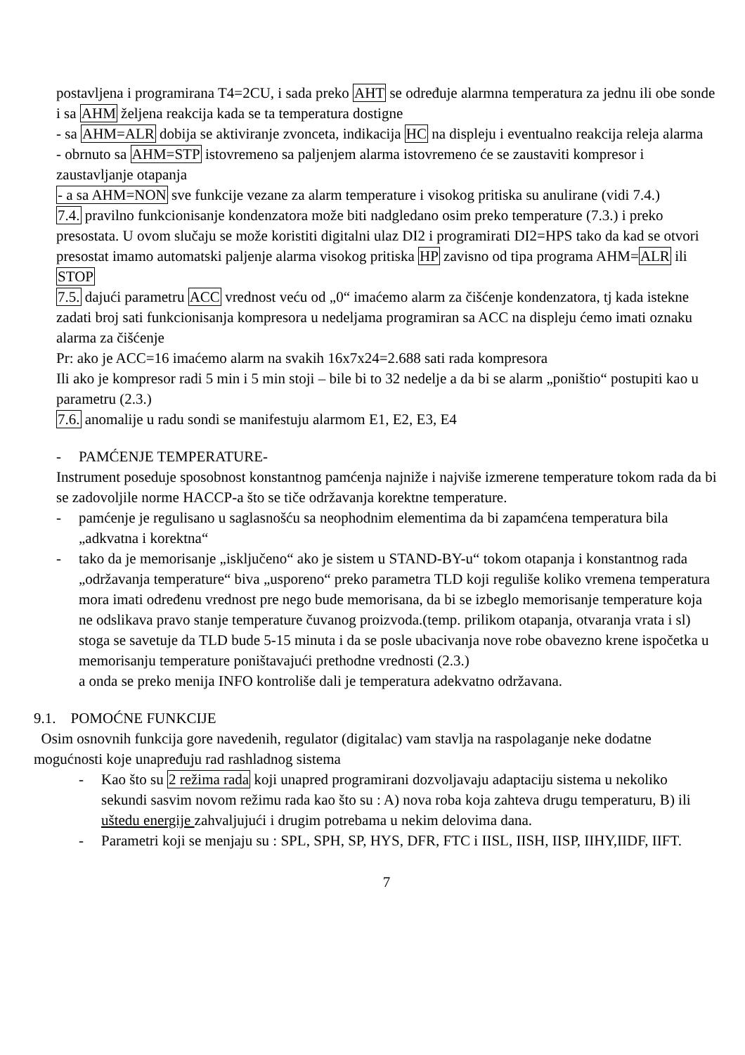postavljena i programirana T4=2CU, i sada preko AHT se određuje alarmna temperatura za jednu ili obe sonde i sa AHM željena reakcija kada se ta temperatura dostigne
- sa AHM=ALR dobija se aktiviranje zvonceta, indikacija HC na displeju i eventualno reakcija releja alarma
- obrnuto sa AHM=STP istovremeno sa paljenjem alarma istovremeno će se zaustaviti kompresor i zaustavljanje otapanja
- a sa AHM=NON sve funkcije vezane za alarm temperature i visokog pritiska su anulirane (vidi 7.4.)
7.4. pravilno funkcionisanje kondenzatora može biti nadgledano osim preko temperature (7.3.) i preko presostata. U ovom slučaju se može koristiti digitalni ulaz DI2 i programirati DI2=HPS tako da kad se otvori presostat imamo automatski paljenje alarma visokog pritiska HP zavisno od tipa programa AHM=ALR ili STOP
7.5. dajući parametru ACC vrednost veću od „0“ imaćemo alarm za čišćenje kondenzatora, tj kada istekne zadati broj sati funkcionisanja kompresora u nedeljama programiran sa ACC na displeju ćemo imati oznaku alarma za čišćenje
Pr: ako je ACC=16 imaćemo alarm na svakih 16x7x24=2.688 sati rada kompresora
Ili ako je kompresor radi 5 min i 5 min stoji – bile bi to 32 nedelje a da bi se alarm „poništio“ postupiti kao u parametru (2.3.)
7.6. anomalije u radu sondi se manifestuju alarmom E1, E2, E3, E4
- PAMĆENJE TEMPERATURE-
Instrument poseduje sposobnost konstantnog pamćenja najniže i najviše izmerene temperature tokom rada da bi se zadovoljile norme HACCP-a što se tiče održavanja korektne temperature.
- pamćenje je regulisano u saglasnošću sa neophodnim elementima da bi zapamćena temperatura bila „adkvatna i korektna“
- tako da je memorisanje „isključeno“ ako je sistem u STAND-BY-u“ tokom otapanja i konstantnog rada „održavanja temperature“ biva „usporeno“ preko parametra TLD koji reguliše koliko vremena temperatura mora imati određenu vrednost pre nego bude memorisana, da bi se izbeglo memorisanje temperature koja ne odslikava pravo stanje temperature čuvanog proizvoda.(temp. prilikom otapanja, otvaranja vrata i sl) stoga se savetuje da TLD bude 5-15 minuta i da se posle ubacivanja nove robe obavezno krene ispočetka u memorisanju temperature poništavajući prethodne vrednosti (2.3.)
a onda se preko menija INFO kontroliše dali je temperatura adekvatno održavana.
9.1. POMOĆNE FUNKCIJE
Osim osnovnih funkcija gore navedenih, regulator (digitalac) vam stavlja na raspolaganje neke dodatne mogućnosti koje unapređuju rad rashladnog sistema
- Kao što su 2 režima rada koji unapred programirani dozvoljavaju adaptaciju sistema u nekoliko sekundi sasvim novom režimu rada kao što su : A) nova roba koja zahteva drugu temperaturu, B) ili uštedu energije zahvaljujući i drugim potrebama u nekim delovima dana.
- Parametri koji se menjaju su : SPL, SPH, SP, HYS, DFR, FTC i IISL, IISH, IISP, IIHY,IIDF, IIFT.
7